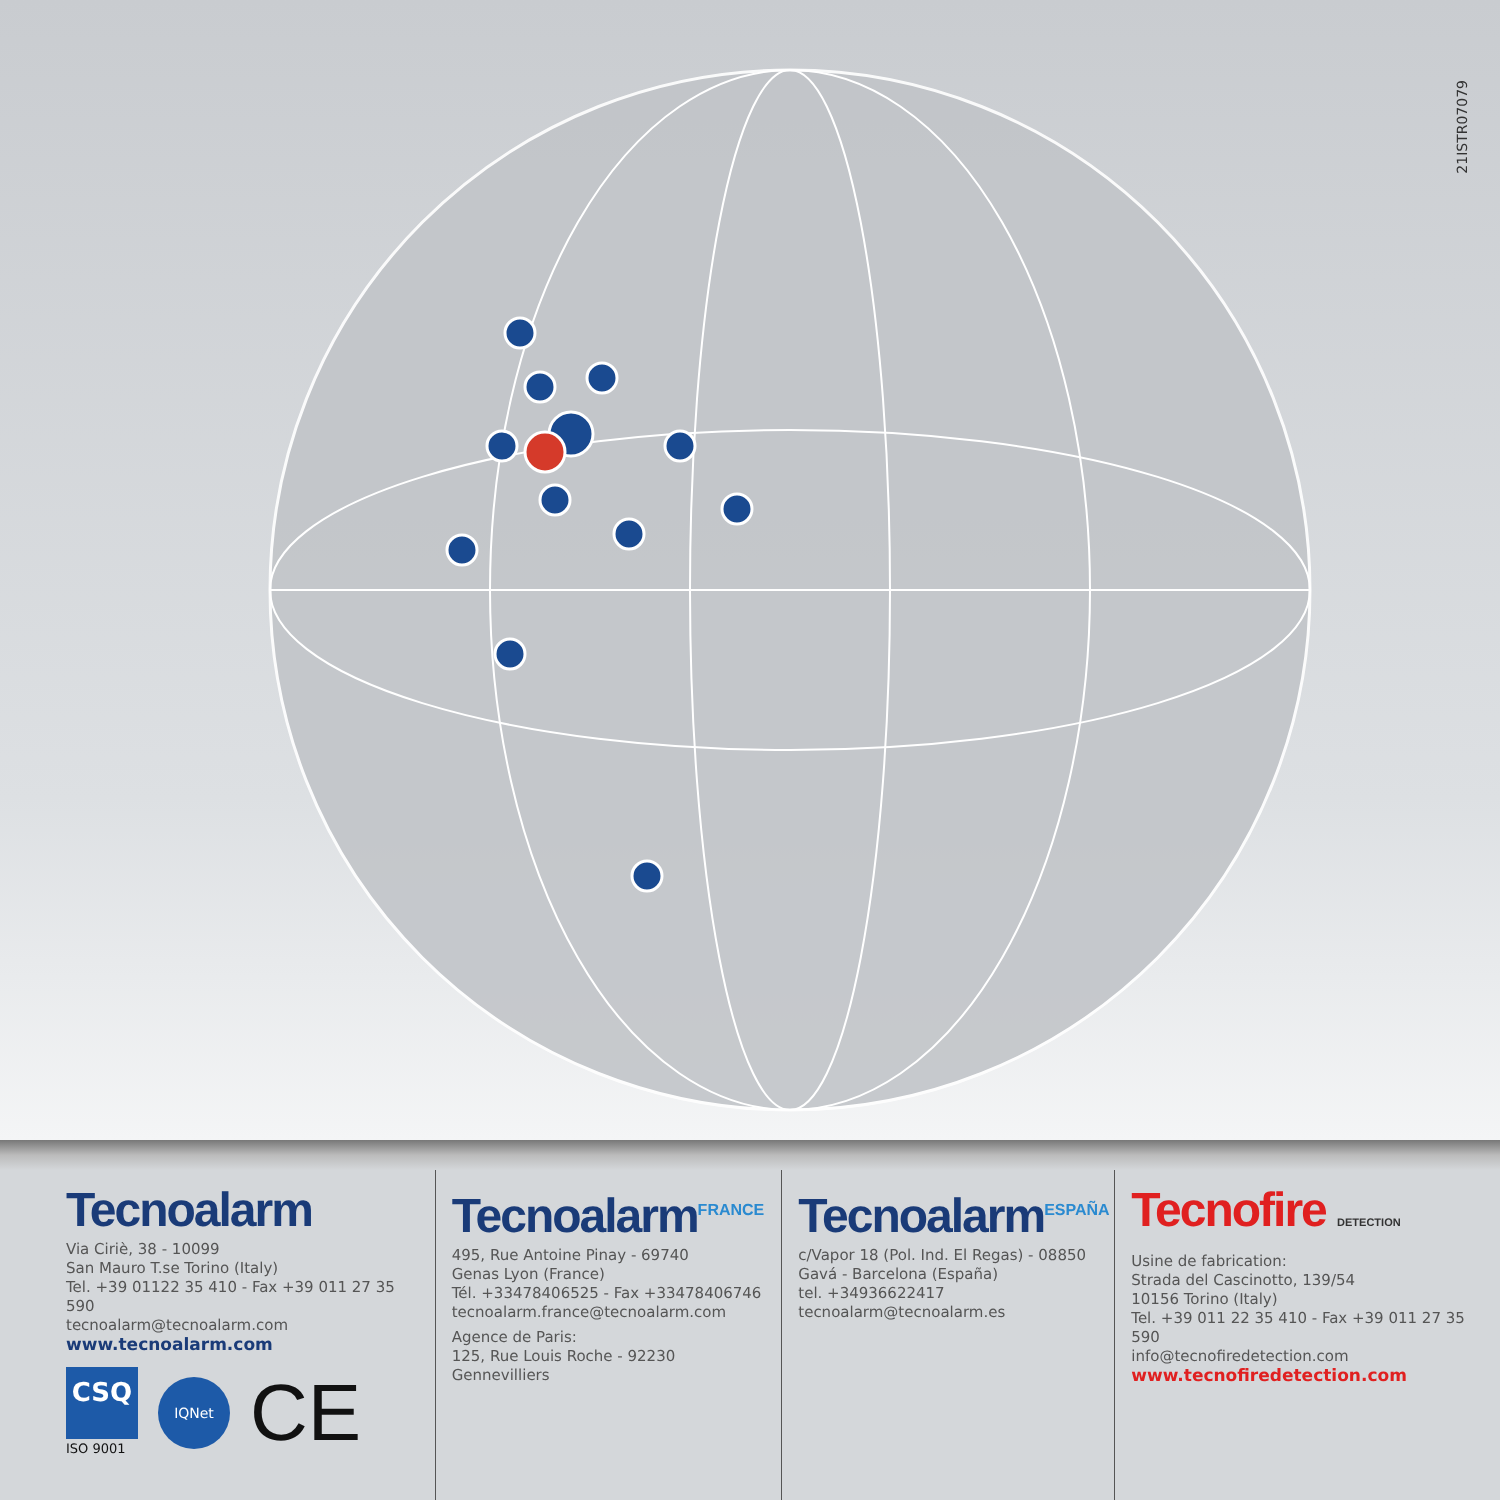21ISTR07079
Tecnoalarm
Via Ciriè, 38 - 10099
San Mauro T.se Torino (Italy)
Tel. +39 01122 35 410 - Fax +39 011 27 35 590
tecnoalarm@tecnoalarm.com
www.tecnoalarm.com
CSQ
ISO 9001
IQNet
CE
Tecnoalarm<sup>FRANCE</sup>
495, Rue Antoine Pinay - 69740
Genas Lyon (France)
Tél. +33478406525 - Fax +33478406746
tecnoalarm.france@tecnoalarm.com
Agence de Paris:
125, Rue Louis Roche - 92230
Gennevilliers
Tecnoalarm<sup>ESPAÑA</sup>
c/Vapor 18 (Pol. Ind. El Regas) - 08850
Gavá - Barcelona (España)
tel. +34936622417
tecnoalarm@tecnoalarm.es
Tecnofire DETECTION
Usine de fabrication:
Strada del Cascinotto, 139/54
10156 Torino (Italy)
Tel. +39 011 22 35 410 - Fax +39 011 27 35 590
info@tecnofiredetection.com
www.tecnofiredetection.com